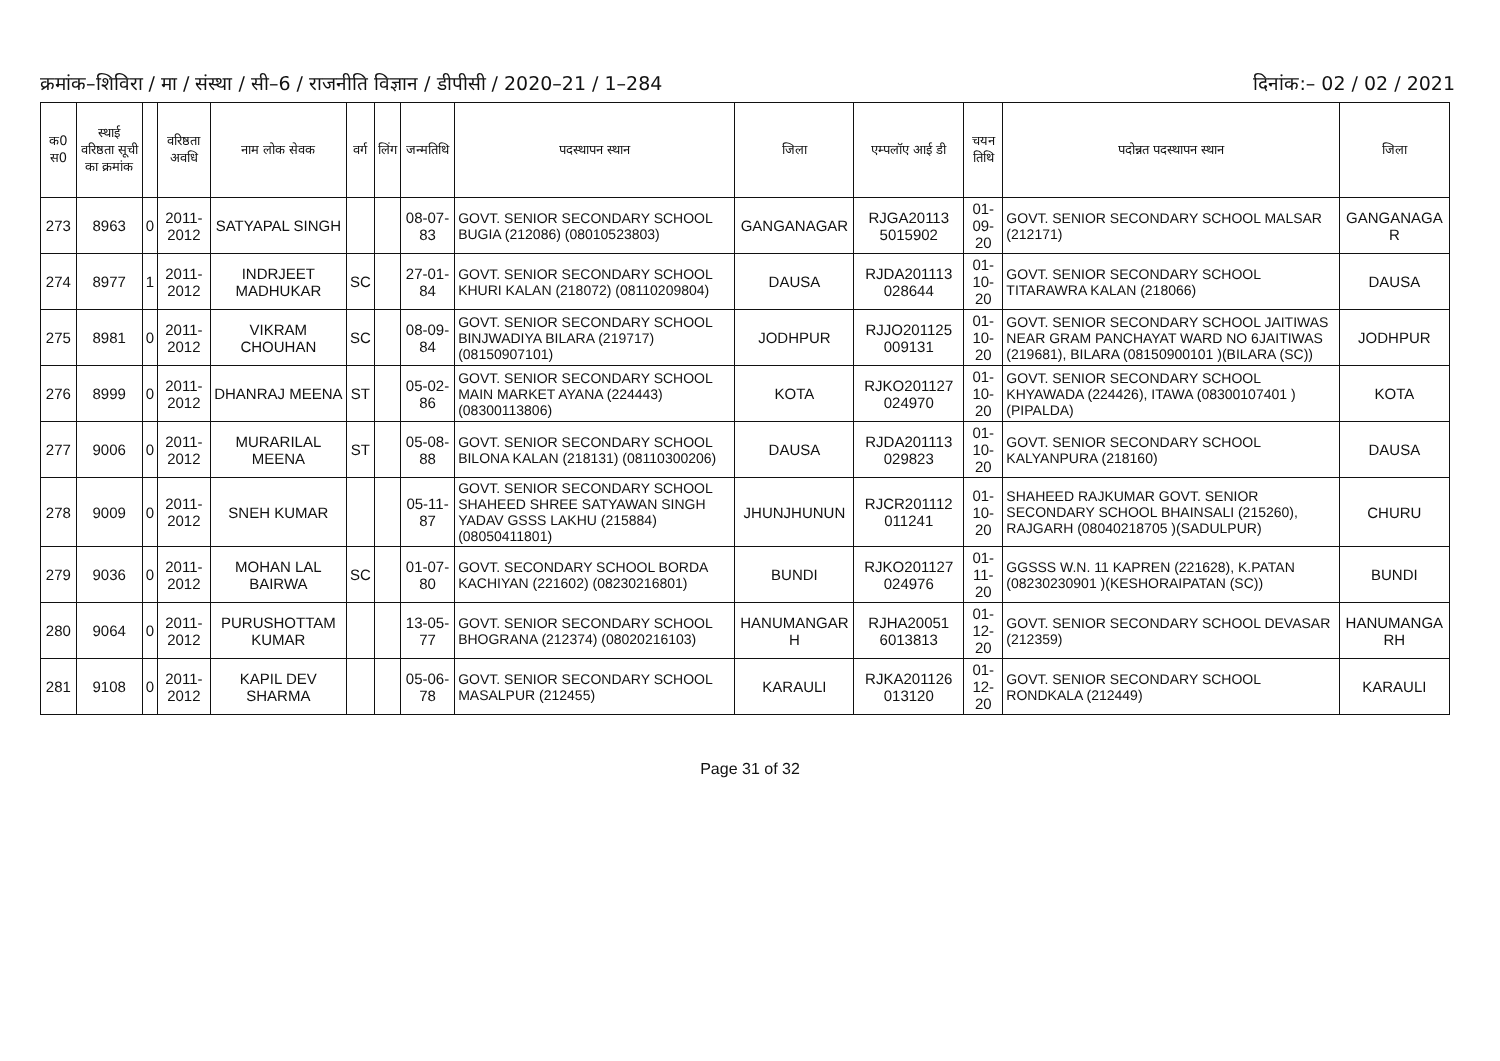क्रमांक–शिविरा / मा / संस्था / सी–6 / राजनीति विज्ञान / डीपीसी / 2020–21 / 1–284 दिनांक:– 02 / 02 / 2021
| क0 स0 | स्थाई वरिष्ठता सूची का क्रमांक | | वरिष्ठता अवधि | नाम लोक सेवक | वर्ग | लिंग | जन्मतिथि | पदस्थापन स्थान | जिला | एम्पलॉए आई डी | चयन तिथि | पदोन्नत पदस्थापन स्थान | जिला |
| --- | --- | --- | --- | --- | --- | --- | --- | --- | --- | --- | --- | --- | --- |
| 273 | 8963 | 0 | 2011-2012 | SATYAPAL SINGH | | | 08-07-83 | GOVT. SENIOR SECONDARY SCHOOL BUGIA (212086) (08010523803) | GANGANAGAR | RJGA20113 5015902 | 01-09-20 | GOVT. SENIOR SECONDARY SCHOOL MALSAR (212171) | GANGANAGA R |
| 274 | 8977 | 1 | 2011-2012 | INDRJEET MADHUKAR | SC | | 27-01-84 | GOVT. SENIOR SECONDARY SCHOOL KHURI KALAN (218072) (08110209804) | DAUSA | RJDA201113 028644 | 01-10-20 | GOVT. SENIOR SECONDARY SCHOOL TITARAWRA KALAN (218066) | DAUSA |
| 275 | 8981 | 0 | 2011-2012 | VIKRAM CHOUHAN | SC | | 08-09-84 | GOVT. SENIOR SECONDARY SCHOOL BINJWADIYA BILARA (219717) (08150907101) | JODHPUR | RJJO201125 009131 | 01-10-20 | GOVT. SENIOR SECONDARY SCHOOL JAITIWAS NEAR GRAM PANCHAYAT WARD NO 6JAITIWAS (219681), BILARA (08150900101 )(BILARA (SC)) | JODHPUR |
| 276 | 8999 | 0 | 2011-2012 | DHANRAJ MEENA | ST | | 05-02-86 | GOVT. SENIOR SECONDARY SCHOOL MAIN MARKET AYANA (224443) (08300113806) | KOTA | RJKO201127 024970 | 01-10-20 | GOVT. SENIOR SECONDARY SCHOOL KHYAWADA (224426), ITAWA (08300107401 )(PIPALDA) | KOTA |
| 277 | 9006 | 0 | 2011-2012 | MURARILAL MEENA | ST | | 05-08-88 | GOVT. SENIOR SECONDARY SCHOOL BILONA KALAN (218131) (08110300206) | DAUSA | RJDA201113 029823 | 01-10-20 | GOVT. SENIOR SECONDARY SCHOOL KALYANPURA (218160) | DAUSA |
| 278 | 9009 | 0 | 2011-2012 | SNEH KUMAR | | | 05-11-87 | GOVT. SENIOR SECONDARY SCHOOL SHAHEED SHREE SATYAWAN SINGH YADAV GSSS LAKHU (215884) (08050411801) | JHUNJHUNUN | RJCR201112 011241 | 01-10-20 | SHAHEED RAJKUMAR GOVT. SENIOR SECONDARY SCHOOL BHAINSALI (215260), RAJGARH (08040218705 )(SADULPUR) | CHURU |
| 279 | 9036 | 0 | 2011-2012 | MOHAN LAL BAIRWA | SC | | 01-07-80 | GOVT. SECONDARY SCHOOL BORDA KACHIYAN (221602) (08230216801) | BUNDI | RJKO201127 024976 | 01-11-20 | GGSSS W.N. 11 KAPREN (221628), K.PATAN (08230230901 )(KESHORAIPATAN (SC)) | BUNDI |
| 280 | 9064 | 0 | 2011-2012 | PURUSHOTTAM KUMAR | | | 13-05-77 | GOVT. SENIOR SECONDARY SCHOOL BHOGRANA (212374) (08020216103) | HANUMANGAR H | RJHA20051 6013813 | 01-12-20 | GOVT. SENIOR SECONDARY SCHOOL DEVASAR (212359) | HANUMANGA RH |
| 281 | 9108 | 0 | 2011-2012 | KAPIL DEV SHARMA | | | 05-06-78 | GOVT. SENIOR SECONDARY SCHOOL MASALPUR (212455) | KARAULI | RJKA201126 013120 | 01-12-20 | GOVT. SENIOR SECONDARY SCHOOL RONDKALA (212449) | KARAULI |
Page 31 of 32